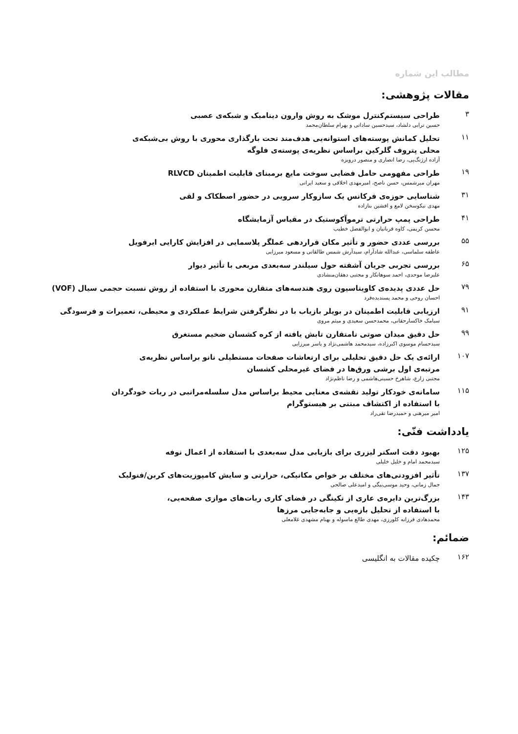مطالب این شماره
مقالات پژوهشی:
۳
طراحی سیستم‌کنترل موشک به روش وارون دینامیک و شبکه‌ی عصبی
حسین ترابی دلشاد، سیدحسین ساداتی و بهرام سلطان‌محمد
۱۱
تحلیل کمانش پوسته‌های استوانه‌یی هدف‌مند تحت بارگذاری محوری با روش بی‌شبکه‌ی
محلی پتروف گلرکین براساس نظریه‌ی پوسته‌ی فلوگه
آزاده ارژنگ‌پی، رضا انصاری و منصور درویزه
۱۹
طراحی مفهومی حامل فضایی سوخت مایع برمبنای قابلیت اطمینان RLVCD
مهران میرشمس، حسن ناصح، امیرمهدی اخلاقی و سعید ایرانی
۳۱
شناسایی حوزه‌ی فرکانس یک سازوکار سرویی در حضور اصطکاک و لقی
مهدی نیکوسخن لامع و افشین بنازاده
۴۱
طراحی پمپ حرارتی ترموآکوستیک در مقیاس آزمایشگاه
محسن کریمی، کاوه قربانیان و ابوالفضل خطیب
۵۵
بررسی عددی حضور و تأثیر مکان قراردهی عملگر پلاسمایی در افزایش کارایی ایرفویل
عاطفه سلماسی، عبدالله شادآرام، سیدآرش شمس طالقانی و مسعود میرزایی
۶۵
بررسی تجربی جریان آشفته حول سیلندر سه‌بعدی مربعی با تأثیر دیوار
علیرضا موحدی، احمد سوهانکار و مجتبی دهقان‌منشادی
۷۹
حل عددی پدیده‌ی کاویتاسیون روی هندسه‌های متقارن محوری با استفاده از روش نسبت حجمی سیال (VOF)
احسان روحی و محمد پسندیده‌فرد
۹۱
ارزیابی قابلیت اطمینان در بویلر بازیاب با در نظرگرفتن شرایط عملکردی و محیطی، تعمیرات و فرسودگی
سیامک خاکسارحقانی، محمدحسن سعیدی و میثم مروی
۹۹
حل دقیق میدان صوتی نامتقارن تابش یافته از کره کشسان ضخیم مستغرق
سیدحسام موسوی اکبرزاده، سیدمحمد هاشمی‌نژاد و یاسر میرزایی
۱۰۷
ارائه‌ی یک حل دقیق تحلیلی برای ارتعاشات صفحات مستطیلی نانو براساس نظریه‌ی
مرتبه‌ی اول برشی ورق‌ها در فضای غیرمحلی کشسان
مجتبی زارع، شاهرخ حسینی‌هاشمی و رضا ناظم‌نژاد
۱۱۵
سامانه‌ی خودکار تولید نقشه‌ی معنایی محیط براساس مدل سلسله‌مراتبی در ربات خودگردان
با استفاده از اکتشاف مبتنی بر هیستوگرام
امیر میرهنی و حمیدرضا تقی‌راد
یادداشت فنّی:
۱۲۵
بهبود دقت اسکنر لیزری برای بازیابی مدل سه‌بعدی با استفاده از اعمال نوفه
سیدمحمد امام و خلیل خلیلی
۱۳۷
تأثیر افزودنی‌های مختلف بر خواص مکانیکی، حرارتی و سایش کامپوزیت‌های کربن/فنولیک
جمال زمانی، وحید موسی‌بیگی و امیدعلی صالحی
۱۴۳
بزرگ‌ترین دایره‌ی عاری از تکینگی در فضای کاری ربات‌های موازی صفحه‌یی،
با استفاده از تحلیل بازه‌یی و جابه‌جایی مرزها
محمدهادی فرزانه کلورزی، مهدی طالع ماسوله و بهنام مشهدی غلامعلی
ضمائم:
۱۶۲
چکیده مقالات به انگلیسی